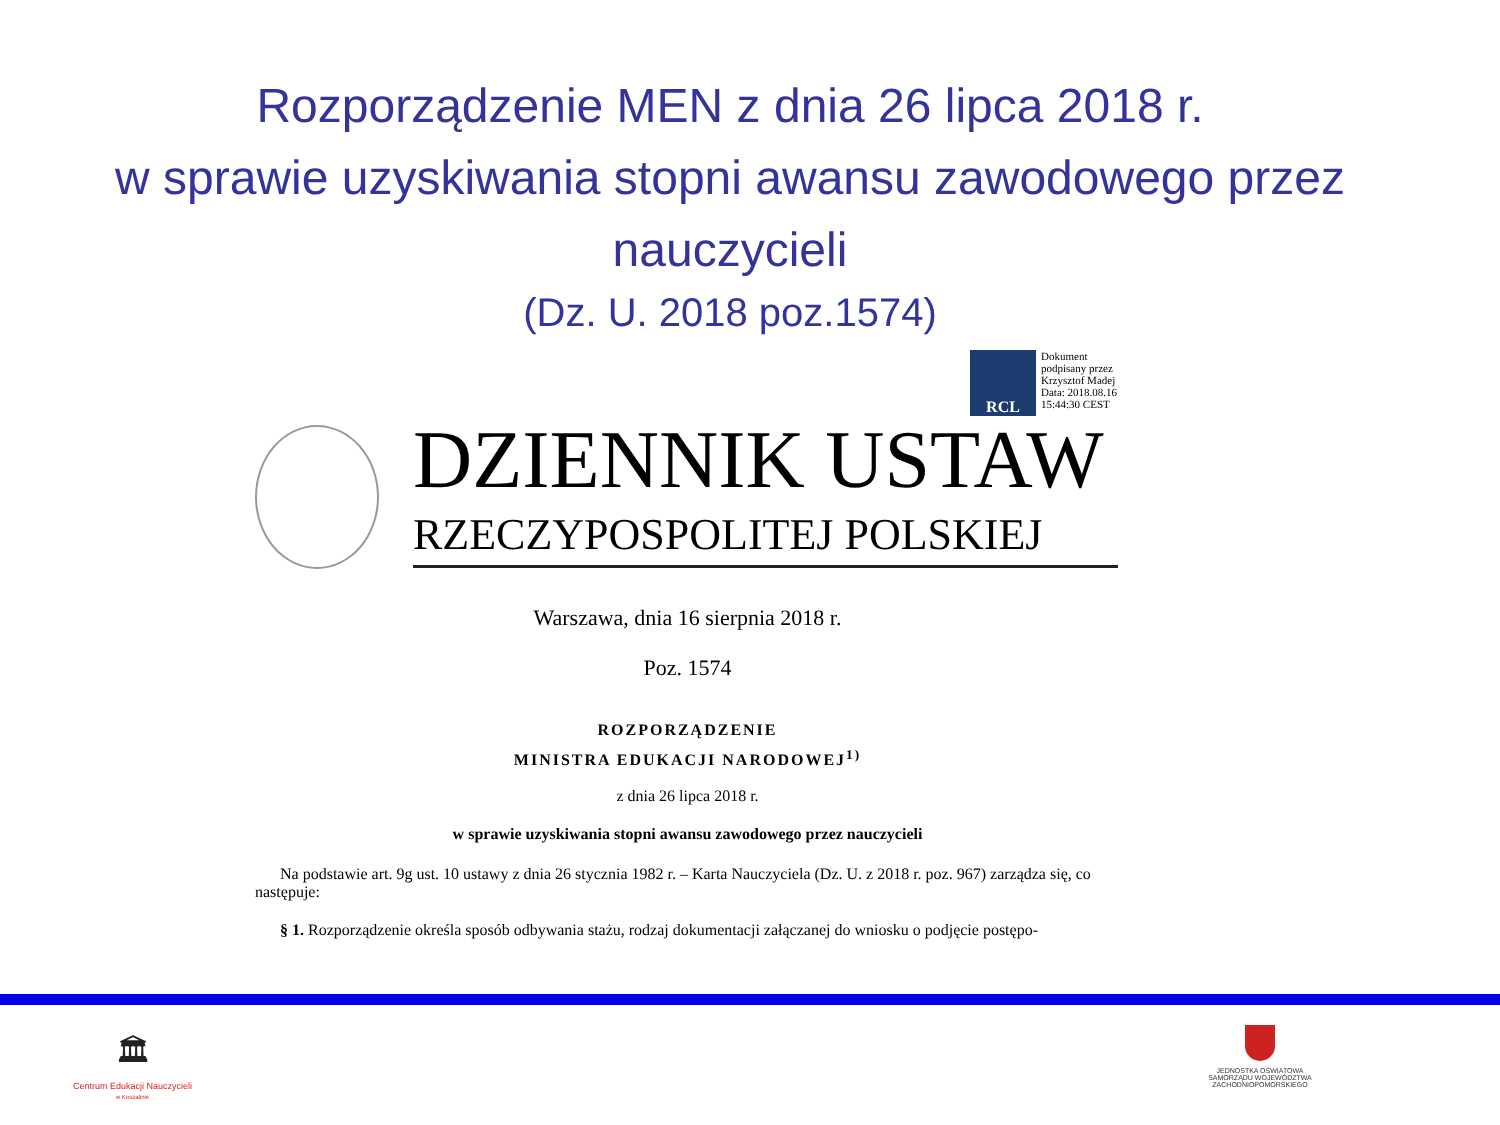Rozporządzenie MEN z dnia 26 lipca 2018 r.
w sprawie uzyskiwania stopni awansu zawodowego przez nauczycieli
(Dz. U. 2018 poz.1574)
RCL
Dokument
podpisany przez
Krzysztof Madej
Data: 2018.08.16
15:44:30 CEST
DZIENNIK USTAW
RZECZYPOSPOLITEJ POLSKIEJ
Warszawa, dnia 16 sierpnia 2018 r.
Poz. 1574
ROZPORZĄDZENIE
MINISTRA EDUKACJI NARODOWEJ<sup>1)</sup>
z dnia 26 lipca 2018 r.
w sprawie uzyskiwania stopni awansu zawodowego przez nauczycieli
Na podstawie art. 9g ust. 10 ustawy z dnia 26 stycznia 1982 r. – Karta Nauczyciela (Dz. U. z 2018 r. poz. 967) zarządza się, co następuje:
§ 1. Rozporządzenie określa sposób odbywania stażu, rodzaj dokumentacji załączanej do wniosku o podjęcie postępo-
🏛
Centrum Edukacji Nauczycieli
w Koszalinie
JEDNOSTKA OŚWIATOWA
SAMORZĄDU WOJEWÓDZTWA
ZACHODNIOPOMORSKIEGO